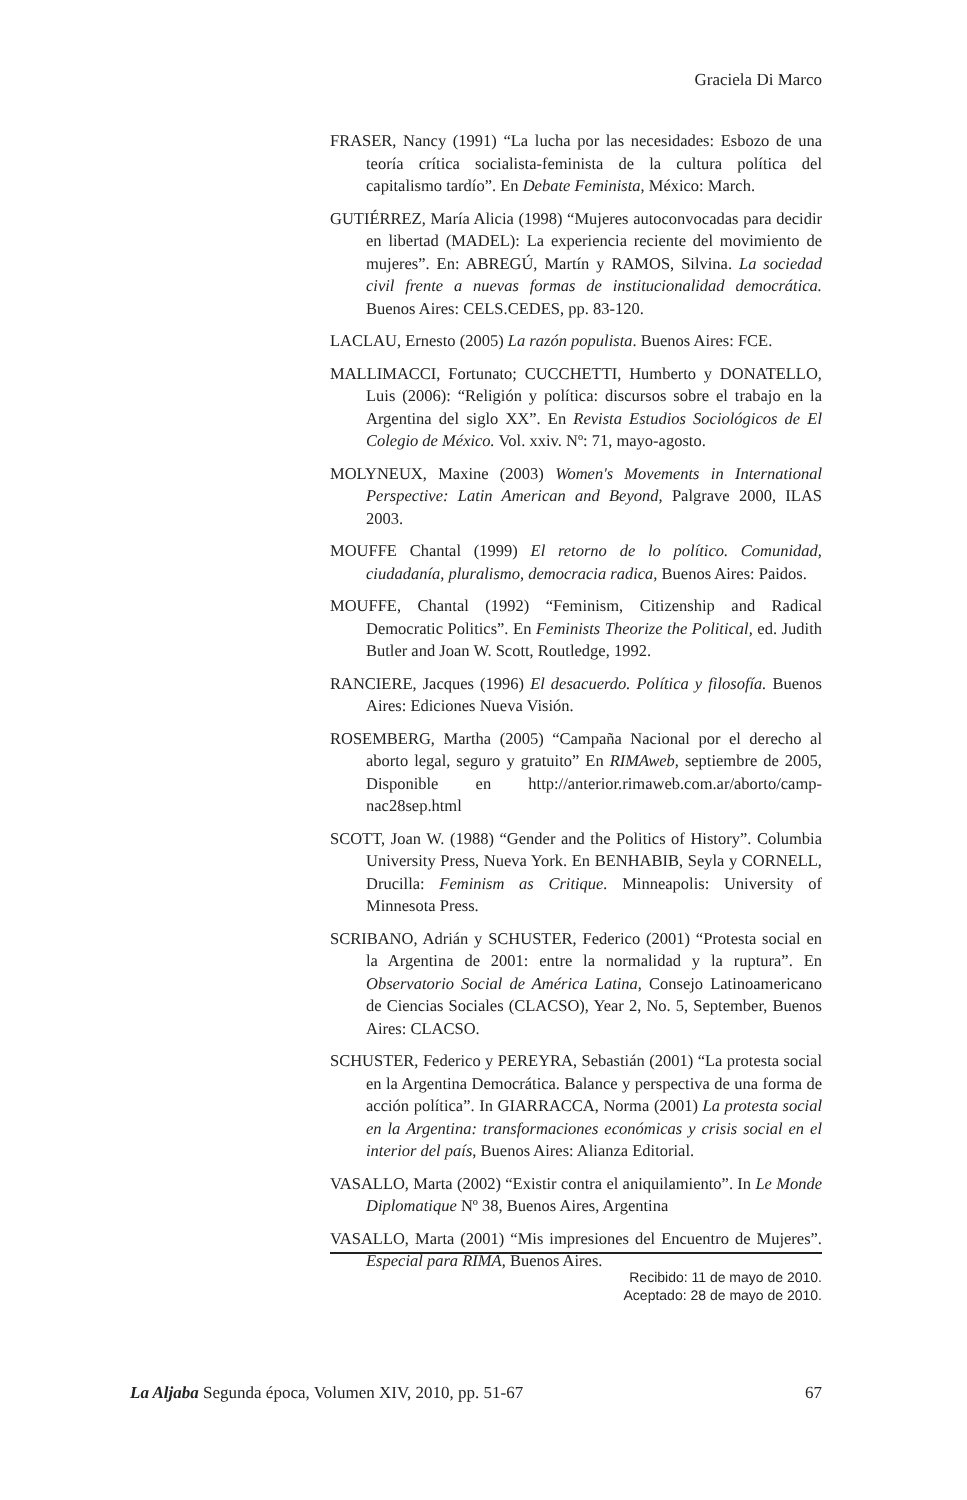Graciela Di Marco
FRASER, Nancy (1991) “La lucha por las necesidades: Esbozo de una teoría crítica socialista-feminista de la cultura política del capitalismo tardío”. En Debate Feminista, México: March.
GUTIÉRREZ, María Alicia (1998) “Mujeres autoconvocadas para decidir en libertad (MADEL): La experiencia reciente del movimiento de mujeres”. En: ABREGÚ, Martín y RAMOS, Silvina. La sociedad civil frente a nuevas formas de institucionalidad democrática. Buenos Aires: CELS.CEDES, pp. 83-120.
LACLAU, Ernesto (2005) La razón populista. Buenos Aires: FCE.
MALLIMACCI, Fortunato; CUCCHETTI, Humberto y DONATELLO, Luis (2006): “Religión y política: discursos sobre el trabajo en la Argentina del siglo XX”. En Revista Estudios Sociológicos de El Colegio de México. Vol. xxiv. Nº: 71, mayo-agosto.
MOLYNEUX, Maxine (2003) Women's Movements in International Perspective: Latin American and Beyond, Palgrave 2000, ILAS 2003.
MOUFFE Chantal (1999) El retorno de lo político. Comunidad, ciudadanía, pluralismo, democracia radica, Buenos Aires: Paidos.
MOUFFE, Chantal (1992) “Feminism, Citizenship and Radical Democratic Politics”. En Feminists Theorize the Political, ed. Judith Butler and Joan W. Scott, Routledge, 1992.
RANCIERE, Jacques (1996) El desacuerdo. Política y filosofía. Buenos Aires: Ediciones Nueva Visión.
ROSEMBERG, Martha (2005) “Campaña Nacional por el derecho al aborto legal, seguro y gratuito” En RIMAweb, septiembre de 2005, Disponible en http://anterior.rimaweb.com.ar/aborto/camp-nac28sep.html
SCOTT, Joan W. (1988) “Gender and the Politics of History”. Columbia University Press, Nueva York. En BENHABIB, Seyla y CORNELL, Drucilla: Feminism as Critique. Minneapolis: University of Minnesota Press.
SCRIBANO, Adrián y SCHUSTER, Federico (2001) “Protesta social en la Argentina de 2001: entre la normalidad y la ruptura”. En Observatorio Social de América Latina, Consejo Latinoamericano de Ciencias Sociales (CLACSO), Year 2, No. 5, September, Buenos Aires: CLACSO.
SCHUSTER, Federico y PEREYRA, Sebastián (2001) “La protesta social en la Argentina Democrática. Balance y perspectiva de una forma de acción política”. In GIARRACCA, Norma (2001) La protesta social en la Argentina: transformaciones económicas y crisis social en el interior del país, Buenos Aires: Alianza Editorial.
VASALLO, Marta (2002) “Existir contra el aniquilamiento”. In Le Monde Diplomatique Nº 38, Buenos Aires, Argentina
VASALLO, Marta (2001) “Mis impresiones del Encuentro de Mujeres”. Especial para RIMA, Buenos Aires.
Recibido: 11 de mayo de 2010.
Aceptado: 28 de mayo de 2010.
La Aljaba Segunda época, Volumen XIV, 2010, pp. 51-67 67